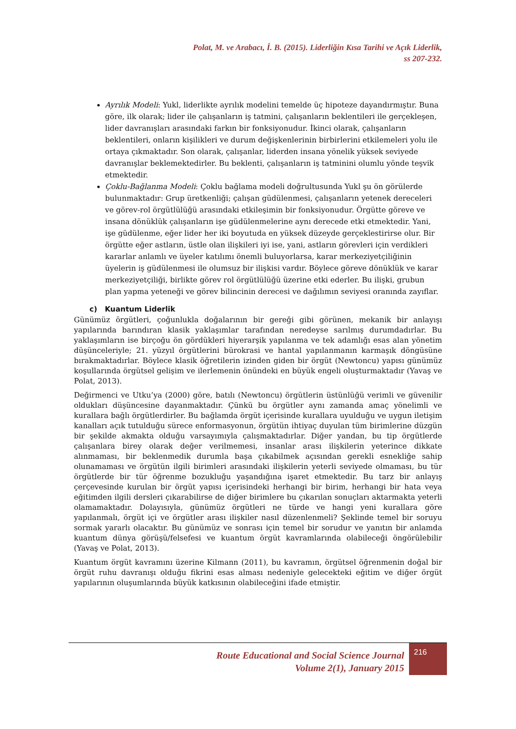Polat, M. ve Arabacı, İ. B. (2015). Liderliğin Kısa Tarihi ve Açık Liderlik,
ss 207-232.
Ayrılık Modeli: Yukl, liderlikte ayrılık modelini temelde üç hipoteze dayandırmıştır. Buna göre, ilk olarak; lider ile çalışanların iş tatmini, çalışanların beklentileri ile gerçekleşen, lider davranışları arasındaki farkın bir fonksiyonudur. İkinci olarak, çalışanların beklentileri, onların kişilikleri ve durum değişkenlerinin birbirlerini etkilemeleri yolu ile ortaya çıkmaktadır. Son olarak, çalışanlar, liderden insana yönelik yüksek seviyede davranışlar beklemektedirler. Bu beklenti, çalışanların iş tatminini olumlu yönde teşvik etmektedir.
Çoklu-Bağlanma Modeli: Çoklu bağlama modeli doğrultusunda Yukl şu ön görülerde bulunmaktadır: Grup üretkenliği; çalışan güdülenmesi, çalışanların yetenek dereceleri ve görev-rol örgütlülüğü arasındaki etkileşimin bir fonksiyonudur. Örgütte göreve ve insana dönüklük çalışanların işe güdülenmelerine aynı derecede etki etmektedir. Yani, işe güdülenme, eğer lider her iki boyutuda en yüksek düzeyde gerçeklestirirse olur. Bir örgütte eğer astların, üstle olan ilişkileri iyi ise, yani, astların görevleri için verdikleri kararlar anlamlı ve üyeler katılımı önemli buluyorlarsa, karar merkeziyetçiliğinin üyelerin iş güdülenmesi ile olumsuz bir ilişkisi vardır. Böylece göreve dönüklük ve karar merkeziyetçiliği, birlikte görev rol örgütlülüğü üzerine etki ederler. Bu ilişki, grubun plan yapma yeteneği ve görev bilincinin derecesi ve dağılımın seviyesi oranında zayıflar.
c) Kuantum Liderlik
Günümüz örgütleri, çoğunlukla doğalarının bir gereği gibi görünen, mekanik bir anlayışı yapılarında barındıran klasik yaklaşımlar tarafından neredeyse sarılmış durumdadırlar. Bu yaklaşımların ise birçoğu ön gördükleri hiyerarşik yapılanma ve tek adamlığı esas alan yönetim düşünceleriyle; 21. yüzyıl örgütlerini bürokrasi ve hantal yapılanmanın karmaşık döngüsüne bırakmaktadırlar. Böylece klasik öğretilerin izinden giden bir örgüt (Newtoncu) yapısı günümüz koşullarında örgütsel gelişim ve ilerlemenin önündeki en büyük engeli oluşturmaktadır (Yavaş ve Polat, 2013).
Değirmenci ve Utku’ya (2000) göre, batılı (Newtoncu) örgütlerin üstünlüğü verimli ve güvenilir oldukları düşüncesine dayanmaktadır. Çünkü bu örgütler aynı zamanda amaç yönelimli ve kurallara bağlı örgütlerdirler. Bu bağlamda örgüt içerisinde kurallara uyulduğu ve uygun iletişim kanalları açık tutulduğu sürece enformasyonun, örgütün ihtiyaç duyulan tüm birimlerine düzgün bir şekilde akmakta olduğu varsayımıyla çalışmaktadırlar. Diğer yandan, bu tip örgütlerde çalışanlara birey olarak değer verilmemesi, insanlar arası ilişkilerin yeterince dikkate alınmaması, bir beklenmedik durumla başa çıkabilmek açısından gerekli esnekliğe sahip olunamaması ve örgütün ilgili birimleri arasındaki ilişkilerin yeterli seviyede olmaması, bu tür örgütlerde bir tür öğrenme bozukluğu yaşandığına işaret etmektedir. Bu tarz bir anlayış çerçevesinde kurulan bir örgüt yapısı içerisindeki herhangi bir birim, herhangi bir hata veya eğitimden ilgili dersleri çıkarabilirse de diğer birimlere bu çıkarılan sonuçları aktarmakta yeterli olamamaktadır. Dolayısıyla, günümüz örgütleri ne türde ve hangi yeni kurallara göre yapılanmalı, örgüt içi ve örgütler arası ilişkiler nasıl düzenlenmeli? Şeklinde temel bir soruyu sormak yararlı olacaktır. Bu günümüz ve sonrası için temel bir sorudur ve yanıtın bir anlamda kuantum dünya görüşü/felsefesi ve kuantum örgüt kavramlarında olabileceği öngörülebilir (Yavaş ve Polat, 2013).
Kuantum örgüt kavramını üzerine Kilmann (2011), bu kavramın, örgütsel öğrenmenin doğal bir örgüt ruhu davranışı olduğu fikrini esas alması nedeniyle gelecekteki eğitim ve diğer örgüt yapılarının oluşumlarında büyük katkısının olabileceğini ifade etmiştir.
Route Educational and Social Science Journal
Volume 2(1), January 2015
216